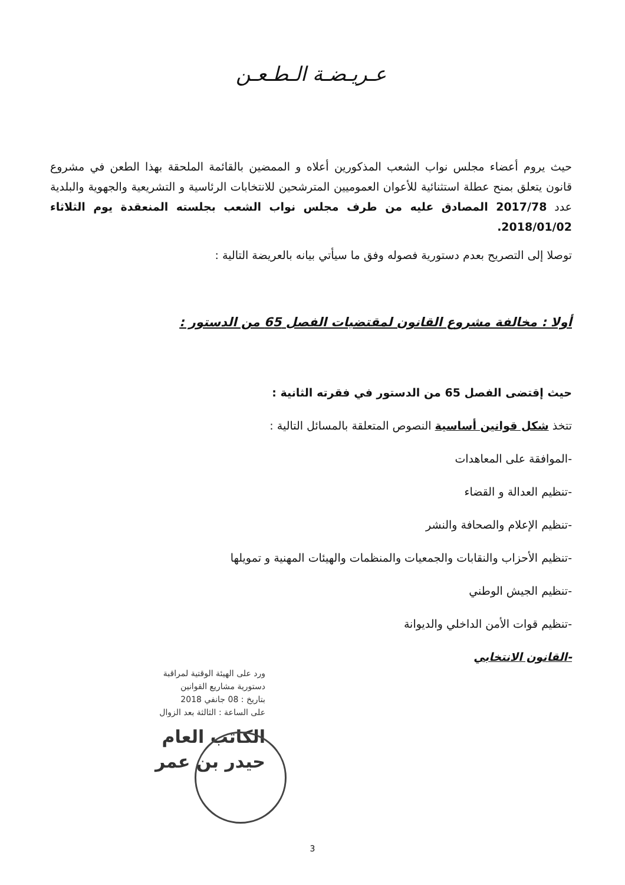عـريـضـة الـطـعـن
حيث يروم أعضاء مجلس نواب الشعب المذكورين أعلاه و الممضين بالقائمة الملحقة بهذا الطعن في مشروع قانون يتعلق بمنح عطلة استثنائية للأعوان العموميين المترشحين للانتخابات الرئاسية و التشريعية والجهوية والبلدية عدد 2017/78 المصادق عليه من طرف مجلس نواب الشعب بجلسته المنعقدة يوم الثلاثاء 2018/01/02.
توصلا إلى التصريح بعدم دستورية فصوله وفق ما سيأتي بيانه بالعريضة التالية :
أولا : مخالفة مشروع القانون لمقتضيات الفصل 65 من الدستور :
حيث إقتضى الفصل 65 من الدستور في فقرته الثانية :
تتخذ شكل قوانين أساسية النصوص المتعلقة بالمسائل التالية :
-الموافقة على المعاهدات
-تنظيم العدالة و القضاء
-تنظيم الإعلام والصحافة والنشر
-تنظيم الأحزاب والنقابات والجمعيات والمنظمات والهيئات المهنية و تمويلها
-تنظيم الجيش الوطني
-تنظيم قوات الأمن الداخلي والديوانة
-القانون الانتخابي
ورد على الهيئة الوقتية لمراقبة
دستورية مشاريع القوانين
بتاريخ : 08 جانفي 2018
على الساعة : الثالثة بعد الزوال
الكاتب العام
حيدر بن عمر
3